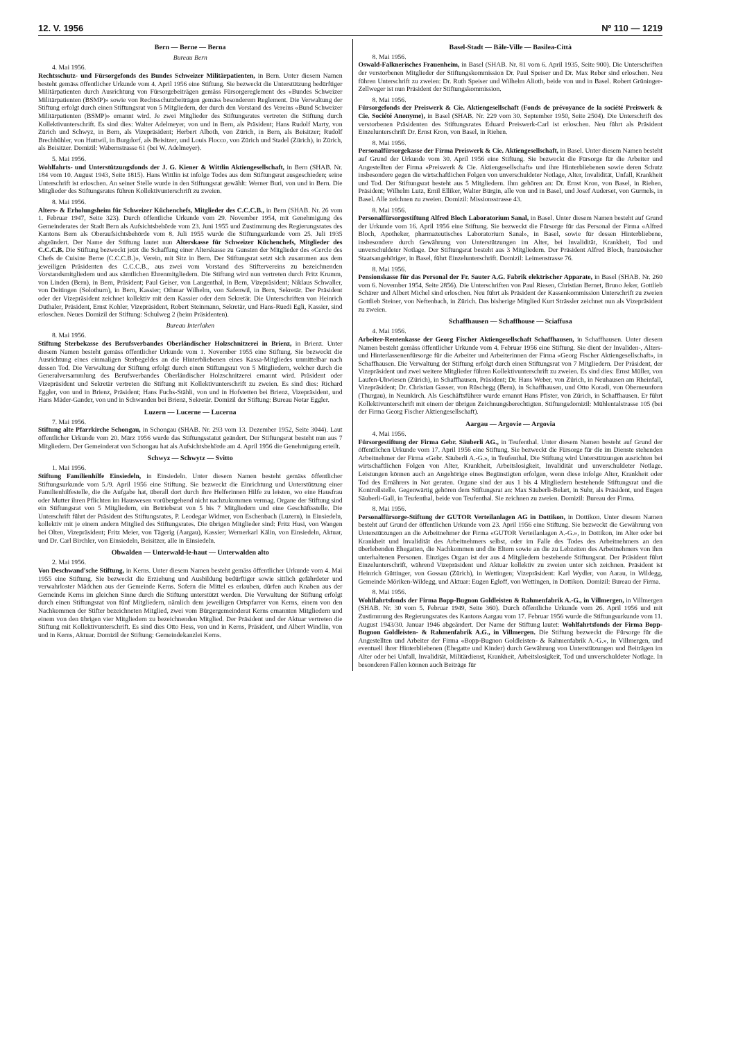12. V. 1956 Nº 110 — 1219
Bern — Berne — Berna
Bureau Bern
4. Mai 1956.
Rechtsschutz- und Fürsorgefonds des Bundes Schweizer Militärpatienten, in Bern. Unter diesem Namen besteht gemäss öffentlicher Urkunde vom 4. April 1956 eine Stiftung. Sie bezweckt die Unterstützung bedürftiger Militärpatienten durch Ausrichtung von Fürsorgebeiträgen gemäss Fürsorgereglement des «Bundes Schweizer Militärpatienten (BSMP)» sowie von Rechtsschutzbeiträgen gemäss besonderem Reglement. Die Verwaltung der Stiftung erfolgt durch einen Stiftungsrat von 5 Mitgliedern, der durch den Vorstand des Vereins «Bund Schweizer Militärpatienten (BSMP)» ernannt wird. Je zwei Mitglieder des Stiftungsrates vertreten die Stiftung durch Kollektivunterschrift. Es sind dies: Walter Adelmeyer, von und in Bern, als Präsident; Hans Rudolf Marty, von Zürich und Schwyz, in Bern, als Vizepräsident; Herbert Alboth, von Zürich, in Bern, als Beisitzer; Rudolf Brechbühler, von Huttwil, in Burgdorf, als Beisitzer, und Louis Flocco, von Zürich und Stadel (Zürich), in Zürich, als Beisitzer. Domizil: Wabernstrasse 61 (bei W. Adelmeyer).
5. Mai 1956.
Wohlfahrts- und Unterstützungsfonds der J. G. Kiener & Wittlin Aktiengesellschaft, in Bern (SHAB. Nr. 184 vom 10. August 1943, Seite 1815). Hans Wittlin ist infolge Todes aus dem Stiftungsrat ausgeschieden; seine Unterschrift ist erloschen. An seiner Stelle wurde in den Stiftungsrat gewählt: Werner Buri, von und in Bern. Die Mitglieder des Stiftungsrates führen Kollektivunterschrift zu zweien.
8. Mai 1956.
Alters- & Erholungsheim für Schweizer Küchenchefs, Mitglieder des C.C.C.B., in Bern (SHAB. Nr. 26 vom 1. Februar 1947, Seite 323). Durch öffentliche Urkunde vom 29. November 1954, mit Genehmigung des Gemeinderates der Stadt Bern als Aufsichtsbehörde vom 23. Juni 1955 und Zustimmung des Regierungsrates des Kantons Bern als Oberaufsichtsbehörde vom 8. Juli 1955 wurde die Stiftungsurkunde vom 25. Juli 1935 abgeändert. Der Name der Stiftung lautet nun Alterskasse für Schweizer Küchenchefs, Mitglieder des C.C.C.B. Die Stiftung bezweckt jetzt die Schaffung einer Alterskasse zu Gunsten der Mitglieder des «Cercle des Chefs de Cuisine Berne (C.C.C.B.)», Verein, mit Sitz in Bern. Der Stiftungsrat setzt sich zusammen aus dem jeweiligen Präsidenten des C.C.C.B., aus zwei vom Vorstand des Stiftervereins zu bezeichnenden Vorstandsmitgliedern und aus sämtlichen Ehrenmitgliedern. Die Stiftung wird nun vertreten durch Fritz Krumm, von Linden (Bern), in Bern, Präsident; Paul Geiser, von Langenthal, in Bern, Vizepräsident; Niklaus Schwaller, von Deitingen (Solothurn), in Bern, Kassier; Othmar Wilhelm, von Safenwil, in Bern, Sekretär. Der Präsident oder der Vizepräsident zeichnet kollektiv mit dem Kassier oder dem Sekretär. Die Unterschriften von Heinrich Duthaler, Präsident, Ernst Kohler, Vizepräsident, Robert Steinmann, Sekretär, und Hans-Ruedi Egli, Kassier, sind erloschen. Neues Domizil der Stiftung: Schulweg 2 (beim Präsidenten).
Bureau Interlaken
8. Mai 1956.
Stiftung Sterbekasse des Berufsverbandes Oberländischer Holzschnitzerei in Brienz, in Brienz. Unter diesem Namen besteht gemäss öffentlicher Urkunde vom 1. November 1955 eine Stiftung. Sie bezweckt die Ausrichtung eines einmaligen Sterbegeldes an die Hinterbliebenen eines Kassa-Mitgliedes unmittelbar nach dessen Tod. Die Verwaltung der Stiftung erfolgt durch einen Stiftungsrat von 5 Mitgliedern, welcher durch die Generalversammlung des Berufsverbandes Oberländischer Holzschnitzerei ernannt wird. Präsident oder Vizepräsident und Sekretär vertreten die Stiftung mit Kollektivunterschrift zu zweien. Es sind dies: Richard Eggler, von und in Brienz, Präsident; Hans Fuchs-Stähli, von und in Hofstetten bei Brienz, Vizepräsident, und Hans Mäder-Gander, von und in Schwanden bei Brienz, Sekretär. Domizil der Stiftung: Bureau Notar Eggler.
Luzern — Lucerne — Lucerna
7. Mai 1956.
Stiftung alte Pfarrkirche Schongau, in Schongau (SHAB. Nr. 293 vom 13. Dezember 1952, Seite 3044). Laut öffentlicher Urkunde vom 20. März 1956 wurde das Stiftungsstatut geändert. Der Stiftungsrat besteht nun aus 7 Mitgliedern. Der Gemeinderat von Schongau hat als Aufsichtsbehörde am 4. April 1956 die Genehmigung erteilt.
Schwyz — Schwytz — Svitto
1. Mai 1956.
Stiftung Familienhilfe Einsiedeln, in Einsiedeln. Unter diesem Namen besteht gemäss öffentlicher Stiftungsurkunde vom 5./9. April 1956 eine Stiftung. Sie bezweckt die Einrichtung und Unterstützung einer Familienhilfestelle, die die Aufgabe hat, überall dort durch ihre Helferinnen Hilfe zu leisten, wo eine Hausfrau oder Mutter ihren Pflichten im Hauswesen vorübergehend nicht nachzukommen vermag. Organe der Stiftung sind ein Stiftungsrat von 5 Mitgliedern, ein Betriebsrat von 5 bis 7 Mitgliedern und eine Geschäftsstelle. Die Unterschrift führt der Präsident des Stiftungsrates, P. Leodegar Widmer, von Eschenbach (Luzern), in Einsiedeln, kollektiv mit je einem andern Mitglied des Stiftungsrates. Die übrigen Mitglieder sind: Fritz Husi, von Wangen bei Olten, Vizepräsident; Fritz Meier, von Tägerig (Aargau), Kassier; Wernerkarl Kälin, von Einsiedeln, Aktuar, und Dr. Carl Birchler, von Einsiedeln, Beisitzer, alle in Einsiedeln.
Obwalden — Unterwald-le-haut — Unterwalden alto
2. Mai 1956.
Von Deschwand'sche Stiftung, in Kerns. Unter diesem Namen besteht gemäss öffentlicher Urkunde vom 4. Mai 1955 eine Stiftung. Sie bezweckt die Erziehung und Ausbildung bedürftiger sowie sittlich gefährdeter und verwahrloster Mädchen aus der Gemeinde Kerns. Sofern die Mittel es erlauben, dürfen auch Knaben aus der Gemeinde Kerns im gleichen Sinne durch die Stiftung unterstützt werden. Die Verwaltung der Stiftung erfolgt durch einen Stiftungsrat von fünf Mitgliedern, nämlich dem jeweiligen Ortspfarrer von Kerns, einem von den Nachkommen der Stifter bezeichneten Mitglied, zwei vom Bürgergemeinderat Kerns ernannten Mitgliedern und einem von den übrigen vier Mitgliedern zu bezeichnenden Mitglied. Der Präsident und der Aktuar vertreten die Stiftung mit Kollektivunterschrift. Es sind dies Otto Hess, von und in Kerns, Präsident, und Albert Windlin, von und in Kerns, Aktuar. Domizil der Stiftung: Gemeindekanzlei Kerns.
Basel-Stadt — Bâle-Ville — Basilea-Città
8. Mai 1956.
Oswald-Falknerisches Frauenheim, in Basel (SHAB. Nr. 81 vom 6. April 1935, Seite 900). Die Unterschriften der verstorbenen Mitglieder der Stiftungskommission Dr. Paul Speiser und Dr. Max Reber sind erloschen. Neu führen Unterschrift zu zweien: Dr. Ruth Speiser und Wilhelm Alioth, beide von und in Basel. Robert Grüninger-Zellweger ist nun Präsident der Stiftungskommission.
8. Mai 1956.
Fürsorgefonds der Preiswerk & Cie. Aktiengesellschaft (Fonds de prévoyance de la société Preiswerk & Cie. Société Anonyme), in Basel (SHAB. Nr. 229 vom 30. September 1950, Seite 2504). Die Unterschrift des verstorbenen Präsidenten des Stiftungsrates Eduard Preiswerk-Carl ist erloschen. Neu führt als Präsident Einzelunterschrift Dr. Ernst Kron, von Basel, in Riehen.
8. Mai 1956.
Personalfürsorgekasse der Firma Preiswerk & Cie. Aktiengesellschaft, in Basel. Unter diesem Namen besteht auf Grund der Urkunde vom 30. April 1956 eine Stiftung. Sie bezweckt die Fürsorge für die Arbeiter und Angestellten der Firma «Preiswerk & Cie. Aktiengesellschaft» und ihre Hinterbliebenen sowie deren Schutz insbesondere gegen die wirtschaftlichen Folgen von unverschuldeter Notlage, Alter, Invalidität, Unfall, Krankheit und Tod. Der Stiftungsrat besteht aus 5 Mitgliedern. Ihm gehören an: Dr. Ernst Kron, von Basel, in Riehen, Präsident; Wilhelm Lutz, Emil Elliker, Walter Bürgin, alle von und in Basel, und Josef Auderset, von Gurmels, in Basel. Alle zeichnen zu zweien. Domizil: Missionsstrasse 43.
8. Mai 1956.
Personalfürsorgestiftung Alfred Bloch Laboratorium Sanal, in Basel. Unter diesem Namen besteht auf Grund der Urkunde vom 16. April 1956 eine Stiftung. Sie bezweckt die Fürsorge für das Personal der Firma «Alfred Bloch, Apotheker, pharmazeutisches Laboratorium Sanal», in Basel, sowie für dessen Hinterbliebene, insbesondere durch Gewährung von Unterstützungen im Alter, bei Invalidität, Krankheit, Tod und unverschuldeter Notlage. Der Stiftungsrat besteht aus 3 Mitgliedern. Der Präsident Alfred Bloch, französischer Staatsangehöriger, in Basel, führt Einzelunterschrift. Domizil: Leimenstrasse 76.
8. Mai 1956.
Pensionskasse für das Personal der Fr. Sauter A.G. Fabrik elektrischer Apparate, in Basel (SHAB. Nr. 260 vom 6. November 1954, Seite 2856). Die Unterschriften von Paul Riesen, Christian Bernet, Bruno Jeker, Gottlieb Schärer und Albert Michel sind erloschen. Neu führt als Präsident der Kassenkommission Unterschrift zu zweien Gottlieb Steiner, von Neftenbach, in Zürich. Das bisherige Mitglied Kurt Strässler zeichnet nun als Vizepräsident zu zweien.
Schaffhausen — Schaffhouse — Sciaffusa
4. Mai 1956.
Arbeiter-Rentenkasse der Georg Fischer Aktiengesellschaft Schaffhausen, in Schaffhausen. Unter diesem Namen besteht gemäss öffentlicher Urkunde vom 4. Februar 1956 eine Stiftung. Sie dient der Invaliden-, Alters- und Hinterlassenenfürsorge für die Arbeiter und Arbeiterinnen der Firma «Georg Fischer Aktiengesellschaft», in Schaffhausen. Die Verwaltung der Stiftung erfolgt durch einen Stiftungsrat von 7 Mitgliedern. Der Präsident, der Vizepräsident und zwei weitere Mitglieder führen Kollektivunterschrift zu zweien. Es sind dies: Ernst Müller, von Laufen-Uhwiesen (Zürich), in Schaffhausen, Präsident; Dr. Hans Weber, von Zürich, in Neuhausen am Rheinfall, Vizepräsident; Dr. Christian Gasser, von Rüschegg (Bern), in Schaffhausen, und Otto Koradi, von Oberneunforn (Thurgau), in Neunkirch. Als Geschäftsführer wurde ernannt Hans Pfister, von Zürich, in Schaffhausen. Er führt Kollektivunterschrift mit einem der übrigen Zeichnungsberechtigten. Stiftungsdomizil: Mühlentalstrasse 105 (bei der Firma Georg Fischer Aktiengesellschaft).
Aargau — Argovie — Argovia
4. Mai 1956.
Fürsorgestiftung der Firma Gebr. Säuberli AG., in Teufenthal. Unter diesem Namen besteht auf Grund der öffentlichen Urkunde vom 17. April 1956 eine Stiftung. Sie bezweckt die Fürsorge für die im Dienste stehenden Arbeitnehmer der Firma «Gebr. Säuberli A.-G.», in Teufenthal. Die Stiftung wird Unterstützungen ausrichten bei wirtschaftlichen Folgen von Alter, Krankheit, Arbeitslosigkeit, Invalidität und unverschuldeter Notlage. Leistungen können auch an Angehörige eines Begünstigten erfolgen, wenn diese infolge Alter, Krankheit oder Tod des Ernährers in Not geraten. Organe sind der aus 1 bis 4 Mitgliedern bestehende Stiftungsrat und die Kontrollstelle. Gegenwärtig gehören dem Stiftungsrat an: Max Säuberli-Belart, in Suhr, als Präsident, und Eugen Säuberli-Gall, in Teufenthal, beide von Teufenthal. Sie zeichnen zu zweien. Domizil: Bureau der Firma.
8. Mai 1956.
Personalfürsorge-Stiftung der GUTOR Verteilanlagen AG in Dottikon, in Dottikon. Unter diesem Namen besteht auf Grund der öffentlichen Urkunde vom 23. April 1956 eine Stiftung. Sie bezweckt die Gewährung von Unterstützungen an die Arbeitnehmer der Firma «GUTOR Verteilanlagen A.-G.», in Dottikon, im Alter oder bei Krankheit und Invalidität des Arbeitnehmers selbst, oder im Falle des Todes des Arbeitnehmers an den überlebenden Ehegatten, die Nachkommen und die Eltern sowie an die zu Lebzeiten des Arbeitnehmers von ihm unterhaltenen Personen. Einziges Organ ist der aus 4 Mitgliedern bestehende Stiftungsrat. Der Präsident führt Einzelunterschrift, während Vizepräsident und Aktuar kollektiv zu zweien unter sich zeichnen. Präsident ist Heinrich Güttinger, von Gossau (Zürich), in Wettingen; Vizepräsident: Karl Wydler, von Aarau, in Wildegg, Gemeinde Möriken-Wildegg, und Aktuar: Eugen Egloff, von Wettingen, in Dottikon. Domizil: Bureau der Firma.
8. Mai 1956.
Wohlfahrtsfonds der Firma Bopp-Bugnon Goldleisten & Rahmenfabrik A.-G., in Villmergen, in Villmergen (SHAB. Nr. 30 vom 5. Februar 1949, Seite 360). Durch öffentliche Urkunde vom 26. April 1956 und mit Zustimmung des Regierungsrates des Kantons Aargau vom 17. Februar 1956 wurde die Stiftungsurkunde vom 11. August 1943/30. Januar 1946 abgeändert. Der Name der Stiftung lautet: Wohlfahrtsfonds der Firma Bopp-Bugnon Goldleisten- & Rahmenfabrik A.G., in Villmergen. Die Stiftung bezweckt die Fürsorge für die Angestellten und Arbeiter der Firma «Bopp-Bugnon Goldleisten- & Rahmenfabrik A.-G.», in Villmergen, und eventuell ihrer Hinterbliebenen (Ehegatte und Kinder) durch Gewährung von Unterstützungen und Beiträgen im Alter oder bei Unfall, Invalidität, Militärdienst, Krankheit, Arbeitslosigkeit, Tod und unverschuldeter Notlage. In besonderen Fällen können auch Beiträge für